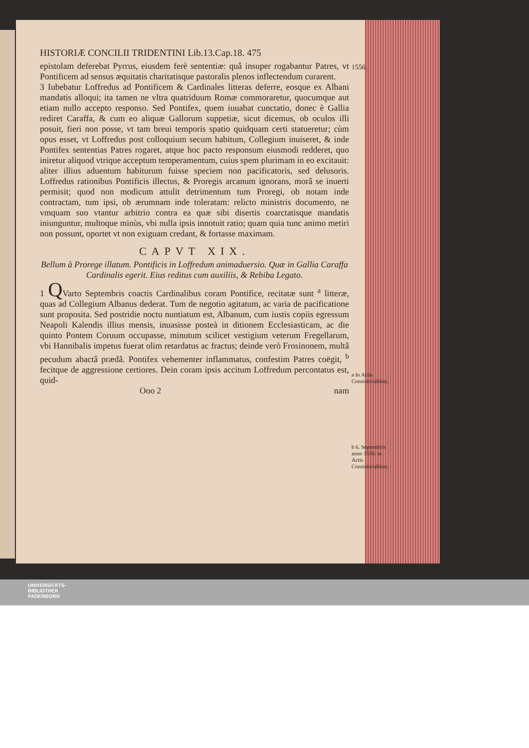HISTORIÆ CONCILII TRIDENTINI Lib.13.Cap.18. 475
epistolam deferebat Pyrrus, eiusdem ferè sententiæ: quâ insuper rogabantur Patres, vt Pontificem ad sensus æquitatis charitatisque pastoralis plenos inflectendum curarent.
3 Iubebatur Loffredus ad Pontificem & Cardinales litteras deferre, eosque ex Albani mandatis alloqui; ita tamen ne vltra quatriduum Romæ commoraretur, quocumque aut etiam nullo accepto responso. Sed Pontifex, quem iuuabat cunctatio, donec è Gallia rediret Caraffa, & cum eo aliquæ Gallorum suppetiæ, sicut dicemus, ob oculos illi posuit, fieri non posse, vt tam breui temporis spatio quidquam certi statueretur; cùm opus esset, vt Loffredus post colloquium secum habitum, Collegium inuiseret, & inde Pontifex sententias Patres rogaret, atque hoc pacto responsum eiusmodi redderet, quo iniretur aliquod vtrique acceptum temperamentum, cuius spem plurimam in eo excitauit: aliter illius aduentum habiturum fuisse speciem non pacificatoris, sed delusoris. Loffredus rationibus Pontificis illectus, & Proregis arcanum ignorans, morâ se inuerti permisit; quod non modicum attulit detrimentum tum Proregi, ob notam inde contractam, tum ipsi, ob ærumnam inde toleratam: relicto ministris documento, ne vmquam suo vtantur arbitrio contra ea quæ sibi disertis coarctatisque mandatis iniunguntur, multoque minùs, vbi nulla ipsis innotuit ratio; quam quia tunc animo metiri non possunt, oportet vt non exiguam credant, & fortasse maximam.
CAPVT XIX.
Bellum à Prorege illatum. Pontificis in Loffredum animaduersio. Quæ in Gallia Caraffa Cardinalis egerit. Eius reditus cum auxiliis, & Rebiba Legato.
1 QVarto Septembris coactis Cardinalibus coram Pontifice, recitatæ sunt <sup>a</sup> litteræ, quas ad Collegium Albanus dederat. Tum de negotio agitatum, ac varia de pacificatione sunt proposita. Sed postridie noctu nuntiatum est, Albanum, cum iustis copiis egressum Neapoli Kalendis illius mensis, inuasisse posteà in ditionem Ecclesiasticam, ac die quinto Pontem Coruum occupasse, minutum scilicet vestigium veterum Fregellarum, vbi Hannibalis impetus fuerat olim retardatus ac fractus; deinde verò Frosinonem, multâ pecudum abactâ prædâ. Pontifex vehementer inflammatus, confestim Patres coëgit, <sup>b</sup> fecitque de aggressione certiores. Dein coram ipsis accitum Loffredum percontatus est, quid-
Ooo 2 nam
1556.
a In Actis Consistorialibus.
b 6. Septembris anno 1556. in Actis Consistorialibus.
UNIVERSITÄTS-
BIBLIOTHEK
PADERBORN